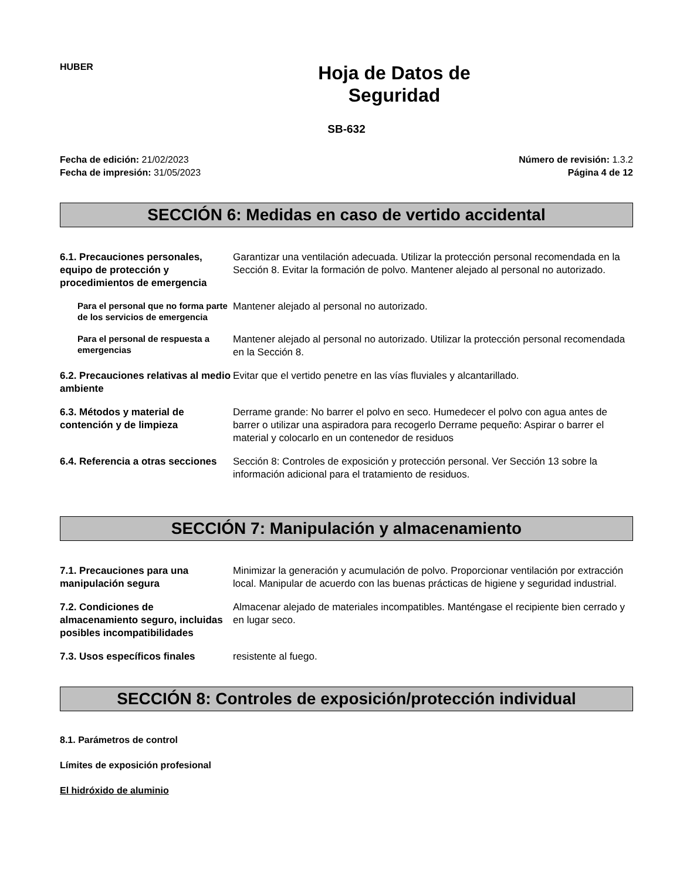HUBER
Hoja de Datos de
Seguridad
SB-632
Fecha de edición: 21/02/2023
Fecha de impresión: 31/05/2023
Número de revisión: 1.3.2
Página 4 de 12
SECCIÓN 6: Medidas en caso de vertido accidental
6.1. Precauciones personales, equipo de protección y procedimientos de emergencia
Garantizar una ventilación adecuada. Utilizar la protección personal recomendada en la Sección 8. Evitar la formación de polvo. Mantener alejado al personal no autorizado.
Para el personal que no forma parte de los servicios de emergencia
Mantener alejado al personal no autorizado.
Para el personal de respuesta a emergencias
Mantener alejado al personal no autorizado. Utilizar la protección personal recomendada en la Sección 8.
6.2. Precauciones relativas al medio ambiente
Evitar que el vertido penetre en las vías fluviales y alcantarillado.
6.3. Métodos y material de contención y de limpieza
Derrame grande: No barrer el polvo en seco. Humedecer el polvo con agua antes de barrer o utilizar una aspiradora para recogerlo Derrame pequeño: Aspirar o barrer el material y colocarlo en un contenedor de residuos
6.4. Referencia a otras secciones
Sección 8: Controles de exposición y protección personal. Ver Sección 13 sobre la información adicional para el tratamiento de residuos.
SECCIÓN 7: Manipulación y almacenamiento
7.1. Precauciones para una manipulación segura
Minimizar la generación y acumulación de polvo. Proporcionar ventilación por extracción local. Manipular de acuerdo con las buenas prácticas de higiene y seguridad industrial.
7.2. Condiciones de almacenamiento seguro, incluidas posibles incompatibilidades
Almacenar alejado de materiales incompatibles. Manténgase el recipiente bien cerrado y en lugar seco.
7.3. Usos específicos finales
resistente al fuego.
SECCIÓN 8: Controles de exposición/protección individual
8.1. Parámetros de control
Límites de exposición profesional
El hidróxido de aluminio